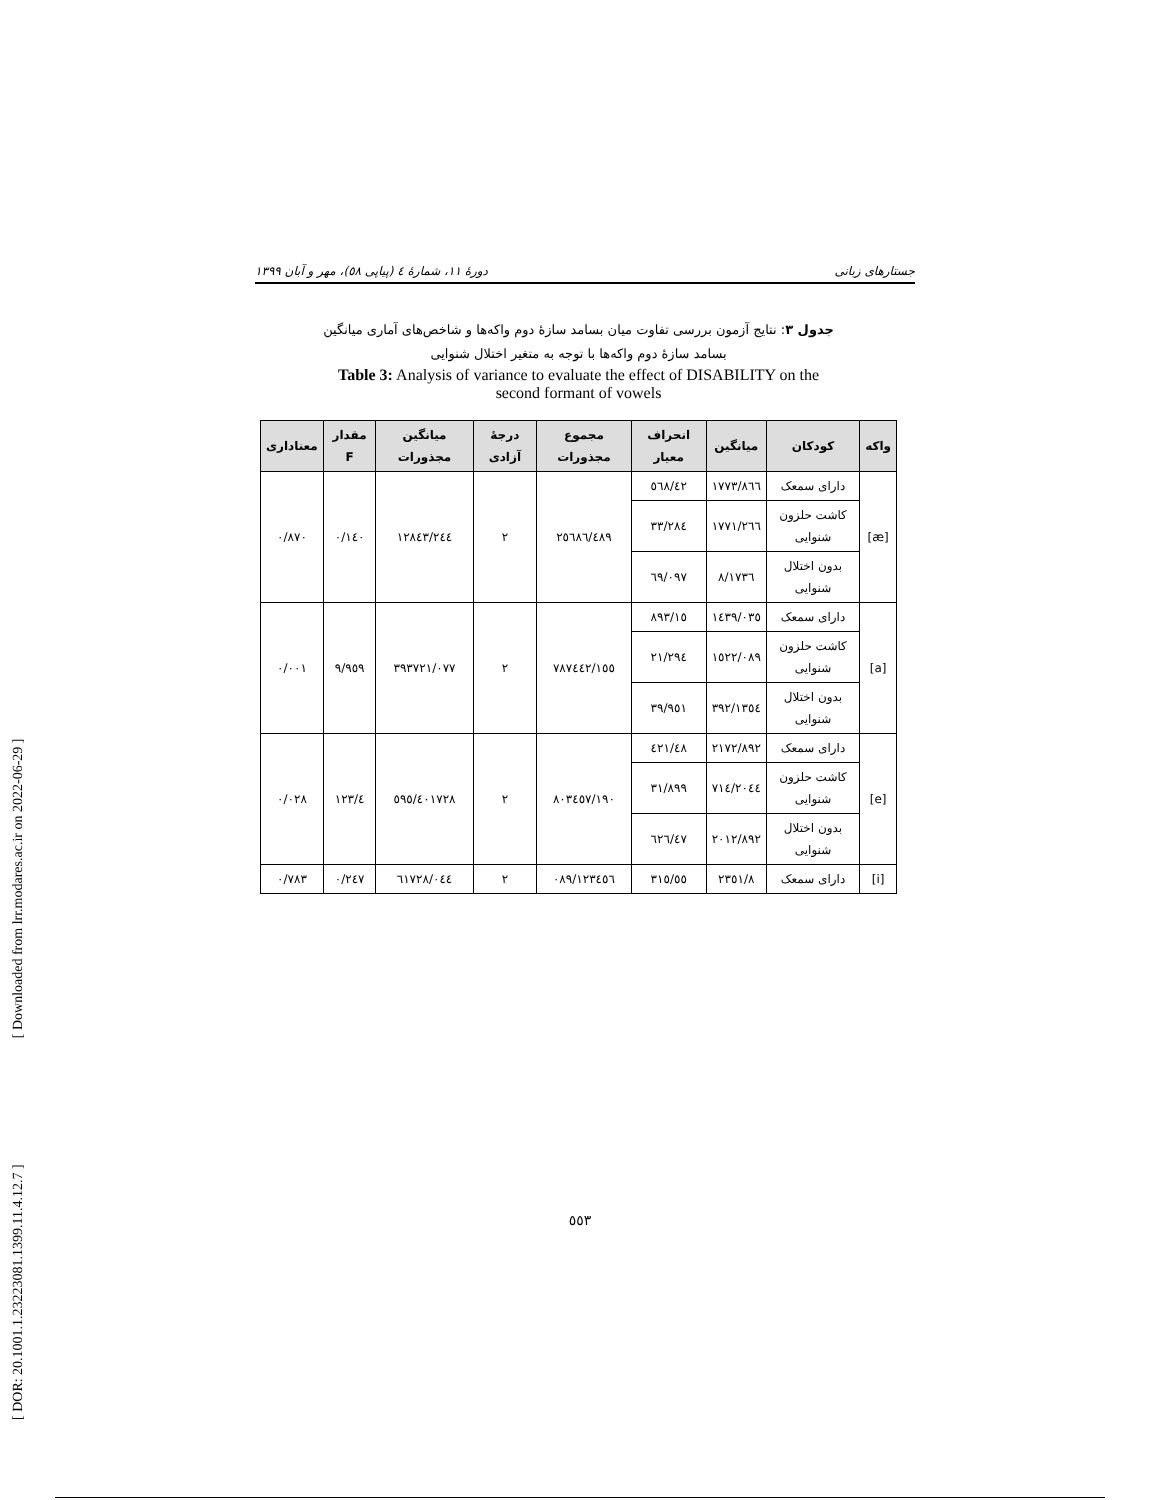[ DOR: 20.1001.1.23223081.1399.11.4.12.7 ] [ Downloaded from lrr.modares.ac.ir on 2022-06-29 ]
جستارهای زبانی دورهٔ ۱۱، شمارهٔ ٤ (پیاپی ٥٨)، مهر و آبان ۱۳۹۹
جدول ۳: نتایج آزمون بررسی تفاوت میان بسامد سازهٔ دوم واکه‌ها و شاخص‌های آماری میانگین
بسامد سازهٔ دوم واکه‌ها با توجه به متغیر اختلال شنوایی
Table 3: Analysis of variance to evaluate the effect of DISABILITY on the
second formant of vowels
| واکه | کودکان | میانگین | انحراف معیار | مجموع مجذورات | درجهٔ آزادی | میانگین مجذورات | مقدار F | معناداری |
| --- | --- | --- | --- | --- | --- | --- | --- | --- |
| [æ] | دارای سمعک | ۱۷۷۳/۸٦٦ | ٤۲/٥٦۸ | ۲٥٦۸٦/٤۸۹ | ۲ | ۱۲۸٤۳/۲٤٤ | ۰/۱٤۰ | ۰/۸۷۰ |
| | کاشت حلزون شنوایی | ۱۷۷۱/۲٦٦ | ۳۳/۲۸٤ | | | | | |
| | بدون اختلال شنوایی | ۱۷۳٦/۸ | ٦۹/۰۹۷ | | | | | |
| [a] | دارای سمعک | ۱٤۳۹/۰۳٥ | ۱٥/۸۹۳ | ۷۸۷٤٤۲/۱٥٥ | ۲ | ۳۹۳۷۲۱/۰۷۷ | ۹/۹٥۹ | ۰/۰۰۱ |
| | کاشت حلزون شنوایی | ۱٥۲۲/۰۸۹ | ۲۱/۲۹٤ | | | | | |
| | بدون اختلال شنوایی | ۱۳٥٤/۳۹۲ | ۳۹/۹٥۱ | | | | | |
| [e] | دارای سمعک | ۲۱۷۲/۸۹۲ | ٤۸/٤۲۱ | ۸۰۳٤٥۷/۱۹۰ | ۲ | ٤۰۱۷۲۸/٥۹٥ | ٤/۱۲۳ | ۰/۰۲۸ |
| | کاشت حلزون شنوایی | ۲۰٤٤/۷۱٤ | ۳۱/۸۹۹ | | | | | |
| | بدون اختلال شنوایی | ۲۰۱۲/۸۹۲ | ٤۷/٦۲٦ | | | | | |
| [i] | دارای سمعک | ۲۳٥۱/۸ | ٥٥/۳۱٥ | ۱۲۳٤٥٦/۰۸۹ | ۲ | ٦۱۷۲۸/۰٤٤ | ۰/۲٤۷ | ۰/۷۸۳ |
٥٥۳